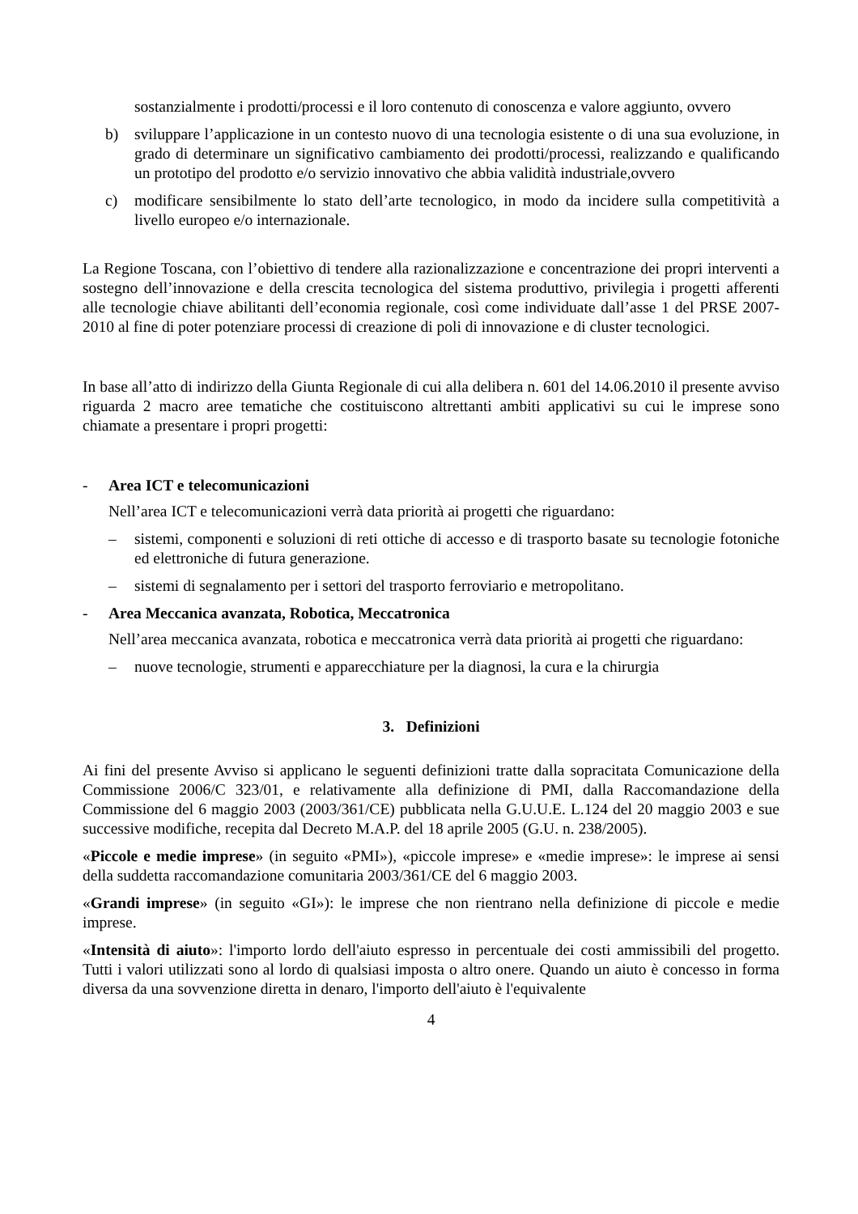sostanzialmente i prodotti/processi e il loro contenuto di conoscenza e valore aggiunto, ovvero
b) sviluppare l’applicazione in un contesto nuovo di una tecnologia esistente o di una sua evoluzione, in grado di determinare un significativo cambiamento dei prodotti/processi, realizzando e qualificando un prototipo del prodotto e/o servizio innovativo che abbia validità industriale,ovvero
c) modificare sensibilmente lo stato dell’arte tecnologico, in modo da incidere sulla competitività a livello europeo e/o internazionale.
La Regione Toscana, con l’obiettivo di tendere alla razionalizzazione e concentrazione dei propri interventi a sostegno dell’innovazione e della crescita tecnologica del sistema produttivo, privilegia i progetti afferenti alle tecnologie chiave abilitanti dell’economia regionale, così come individuate dall’asse 1 del PRSE 2007-2010 al fine di poter potenziare processi di creazione di poli di innovazione e di cluster tecnologici.
In base all’atto di indirizzo della Giunta Regionale di cui alla delibera n. 601 del 14.06.2010 il presente avviso riguarda 2 macro aree tematiche che costituiscono altrettanti ambiti applicativi su cui le imprese sono chiamate a presentare i propri progetti:
- Area ICT e telecomunicazioni
Nell’area ICT e telecomunicazioni verrà data priorità ai progetti che riguardano:
– sistemi, componenti e soluzioni di reti ottiche di accesso e di trasporto basate su tecnologie fotoniche ed elettroniche di futura generazione.
– sistemi di segnalamento per i settori del trasporto ferroviario e metropolitano.
- Area Meccanica avanzata, Robotica, Meccatronica
Nell’area meccanica avanzata, robotica e meccatronica verrà data priorità ai progetti che riguardano:
– nuove tecnologie, strumenti e apparecchiature per la diagnosi, la cura e la chirurgia
3. Definizioni
Ai fini del presente Avviso si applicano le seguenti definizioni tratte dalla sopracitata Comunicazione della Commissione 2006/C 323/01, e relativamente alla definizione di PMI, dalla Raccomandazione della Commissione del 6 maggio 2003 (2003/361/CE) pubblicata nella G.U.U.E. L.124 del 20 maggio 2003 e sue successive modifiche, recepita dal Decreto M.A.P. del 18 aprile 2005 (G.U. n. 238/2005).
«Piccole e medie imprese» (in seguito «PMI»), «piccole imprese» e «medie imprese»: le imprese ai sensi della suddetta raccomandazione comunitaria 2003/361/CE del 6 maggio 2003.
«Grandi imprese» (in seguito «GI»): le imprese che non rientrano nella definizione di piccole e medie imprese.
«Intensità di aiuto»: l'importo lordo dell'aiuto espresso in percentuale dei costi ammissibili del progetto. Tutti i valori utilizzati sono al lordo di qualsiasi imposta o altro onere. Quando un aiuto è concesso in forma diversa da una sovvenzione diretta in denaro, l'importo dell'aiuto è l'equivalente
4